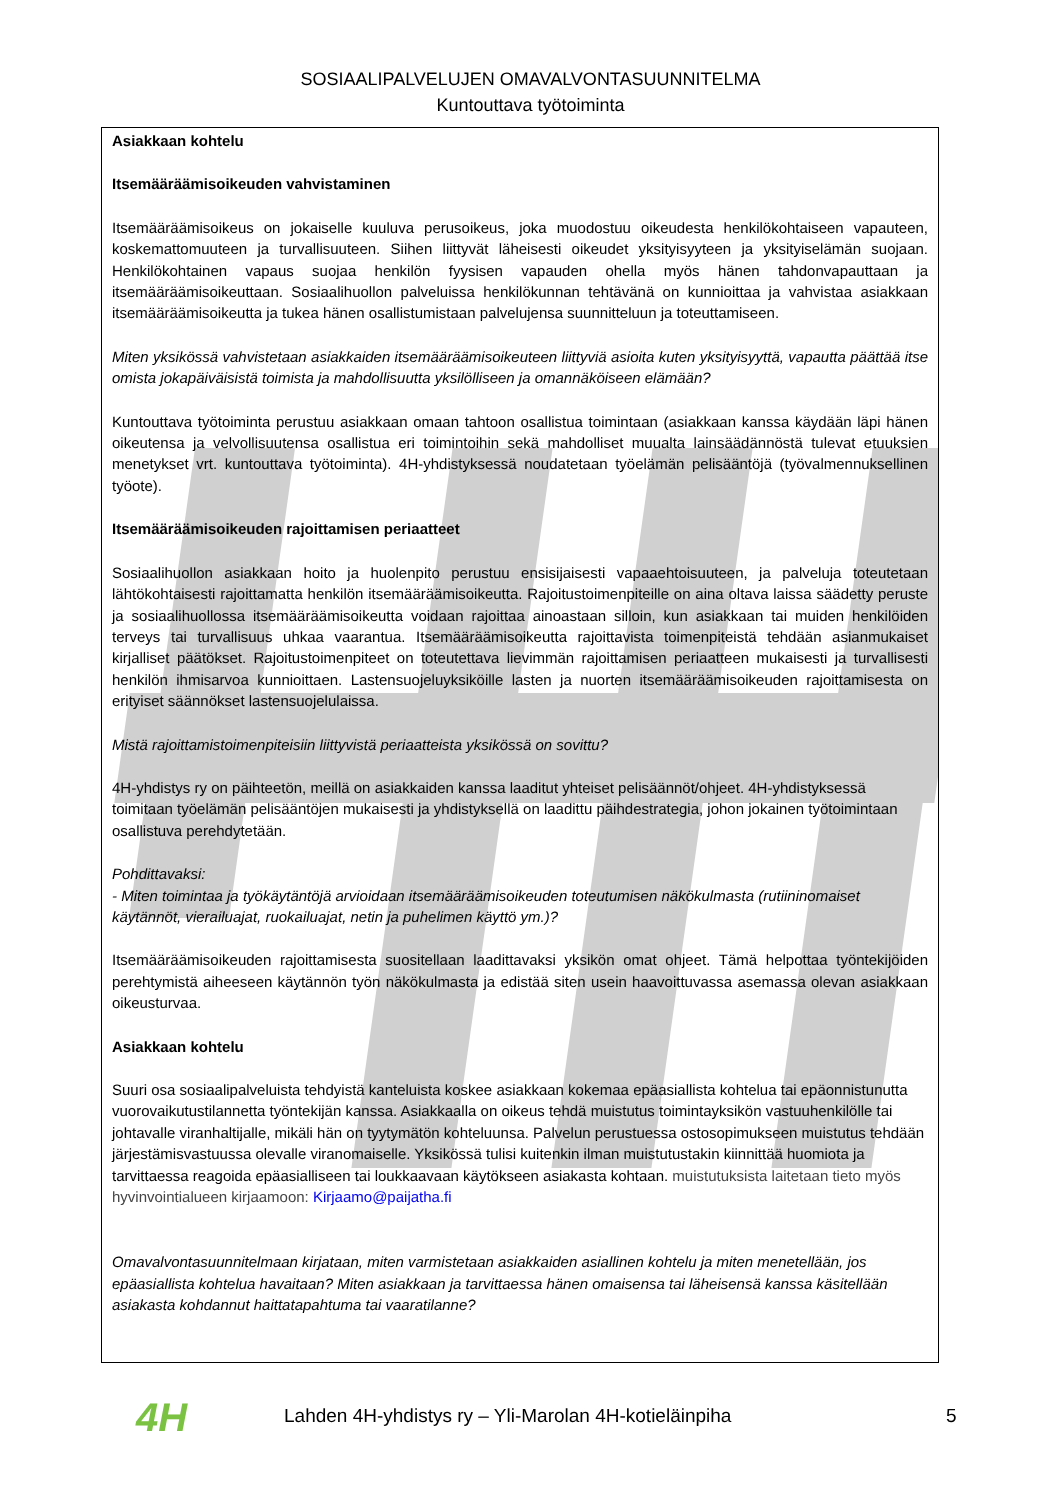SOSIAALIPALVELUJEN OMAVALVONTASUUNNITELMA
Kuntouttava työtoiminta
Asiakkaan kohtelu
Itsemääräämisoikeuden vahvistaminen
Itsemääräämisoikeus on jokaiselle kuuluva perusoikeus, joka muodostuu oikeudesta henkilökohtaiseen vapauteen, koskemattomuuteen ja turvallisuuteen. Siihen liittyvät läheisesti oikeudet yksityisyyteen ja yksityiselämän suojaan. Henkilökohtainen vapaus suojaa henkilön fyysisen vapauden ohella myös hänen tahdonvapauttaan ja itsemääräämisoikeuttaan. Sosiaalihuollon palveluissa henkilökunnan tehtävänä on kunnioittaa ja vahvistaa asiakkaan itsemääräämisoikeutta ja tukea hänen osallistumistaan palvelujensa suunnitteluun ja toteuttamiseen.
Miten yksikössä vahvistetaan asiakkaiden itsemääräämisoikeuteen liittyviä asioita kuten yksityisyyttä, vapautta päättää itse omista jokapäiväisistä toimista ja mahdollisuutta yksilölliseen ja omannäköiseen elämään?
Kuntouttava työtoiminta perustuu asiakkaan omaan tahtoon osallistua toimintaan (asiakkaan kanssa käydään läpi hänen oikeutensa ja velvollisuutensa osallistua eri toimintoihin sekä mahdolliset muualta lainsäädännöstä tulevat etuuksien menetykset vrt. kuntouttava työtoiminta). 4H-yhdistyksessä noudatetaan työelämän pelisääntöjä (työvalmennuksellinen työote).
Itsemääräämisoikeuden rajoittamisen periaatteet
Sosiaalihuollon asiakkaan hoito ja huolenpito perustuu ensisijaisesti vapaaehtoisuuteen, ja palveluja toteutetaan lähtökohtaisesti rajoittamatta henkilön itsemääräämisoikeutta. Rajoitustoimenpiteille on aina oltava laissa säädetty peruste ja sosiaalihuollossa itsemääräämisoikeutta voidaan rajoittaa ainoastaan silloin, kun asiakkaan tai muiden henkilöiden terveys tai turvallisuus uhkaa vaarantua. Itsemääräämisoikeutta rajoittavista toimenpiteistä tehdään asianmukaiset kirjalliset päätökset. Rajoitustoimenpiteet on toteutettava lievimmän rajoittamisen periaatteen mukaisesti ja turvallisesti henkilön ihmisarvoa kunnioittaen. Lastensuojeluyksiköille lasten ja nuorten itsemääräämisoikeuden rajoittamisesta on erityiset säännökset lastensuojelulaissa.
Mistä rajoittamistoimenpiteisiin liittyvistä periaatteista yksikössä on sovittu?
4H-yhdistys ry on päihteetön, meillä on asiakkaiden kanssa laaditut yhteiset pelisäännöt/ohjeet. 4H-yhdistyksessä toimitaan työelämän pelisääntöjen mukaisesti ja yhdistyksellä on laadittu päihdestrategia, johon jokainen työtoimintaan osallistuva perehdytetään.
Pohdittavaksi:
- Miten toimintaa ja työkäytäntöjä arvioidaan itsemääräämisoikeuden toteutumisen näkökulmasta (rutiininomaiset käytännöt, vierailuajat, ruokailuajat, netin ja puhelimen käyttö ym.)?
Itsemääräämisoikeuden rajoittamisesta suositellaan laadittavaksi yksikön omat ohjeet. Tämä helpottaa työntekijöiden perehtymistä aiheeseen käytännön työn näkökulmasta ja edistää siten usein haavoittuvassa asemassa olevan asiakkaan oikeusturvaa.
Asiakkaan kohtelu
Suuri osa sosiaalipalveluista tehdyistä kanteluista koskee asiakkaan kokemaa epäasiallista kohtelua tai epäonnistunutta vuorovaikutustilannetta työntekijän kanssa. Asiakkaalla on oikeus tehdä muistutus toimintayksikön vastuuhenkilölle tai johtavalle viranhaltijalle, mikäli hän on tyytymätön kohteluunsa. Palvelun perustuessa ostosopimukseen muistutus tehdään järjestämisvastuussa olevalle viranomaiselle. Yksikössä tulisi kuitenkin ilman muistutustakin kiinnittää huomiota ja tarvittaessa reagoida epäasialliseen tai loukkaavaan käytökseen asiakasta kohtaan. muistutuksista laitetaan tieto myös hyvinvointialueen kirjaamoon: Kirjaamo@paijatha.fi
Omavalvontasuunnitelmaan kirjataan, miten varmistetaan asiakkaiden asiallinen kohtelu ja miten menetellään, jos epäasiallista kohtelua havaitaan? Miten asiakkaan ja tarvittaessa hänen omaisensa tai läheisensä kanssa käsitellään asiakasta kohdannut haittatapahtuma tai vaaratilanne?
4H Lahden 4H-yhdistys ry – Yli-Marolan 4H-kotieläinpiha 5